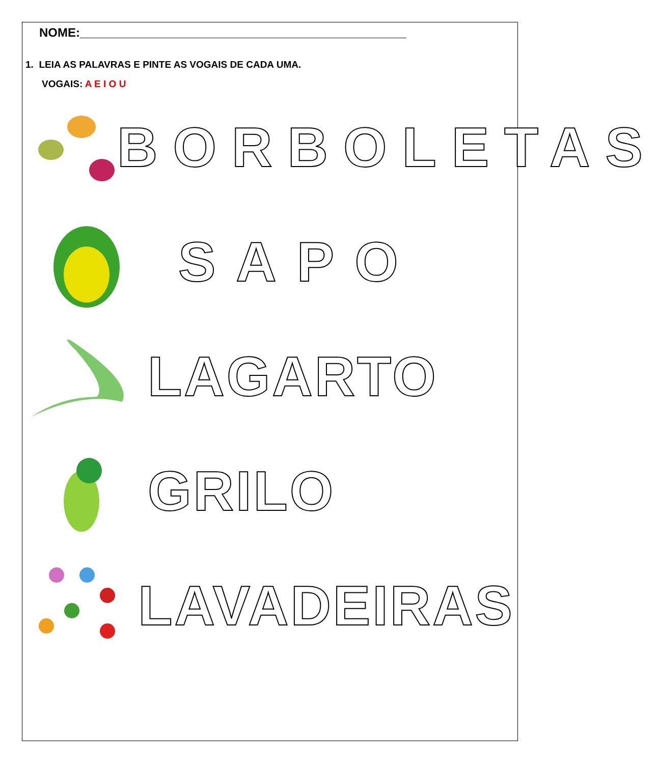NOME:________________________________________________
1. LEIA AS PALAVRAS E PINTE AS VOGAIS DE CADA UMA.
VOGAIS: A E I O U
BORBOLETAS
SAPO
LAGARTO
GRILO
LAVADEIRAS